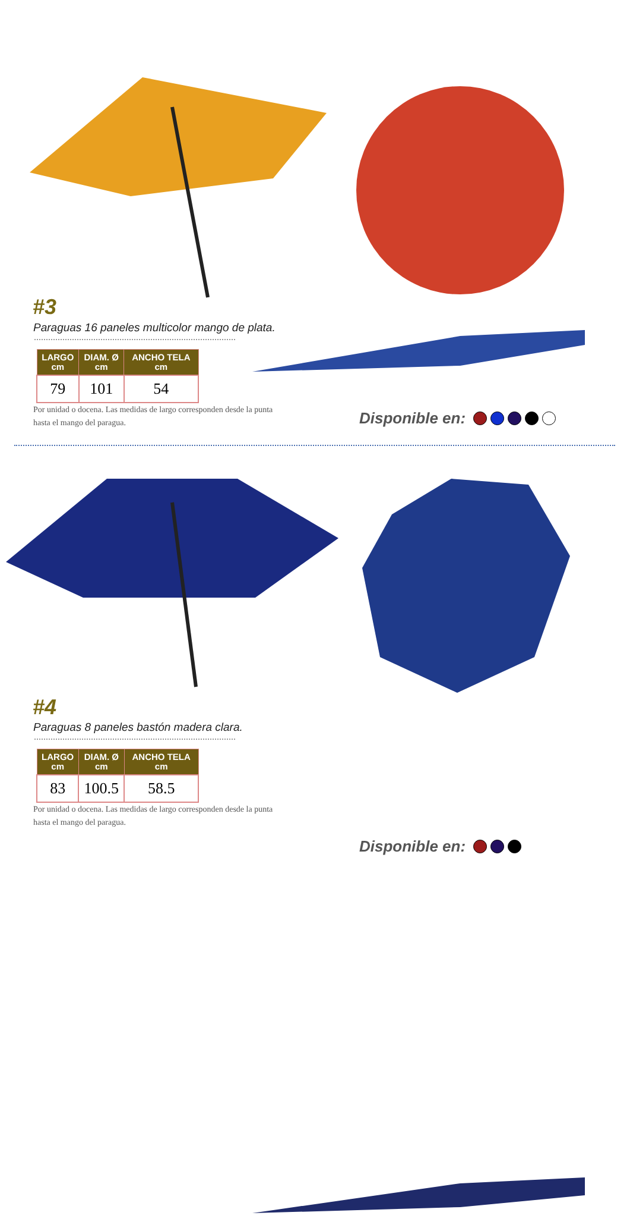#3
Paraguas 16 paneles multicolor mango de plata.
| LARGO cm | DIAM. Ø cm | ANCHO TELA cm |
| --- | --- | --- |
| 79 | 101 | 54 |
Por unidad o docena. Las medidas de largo corresponden desde la punta hasta el mango del paragua.
Disponible en:
#4
Paraguas 8 paneles bastón madera clara.
| LARGO cm | DIAM. Ø cm | ANCHO TELA cm |
| --- | --- | --- |
| 83 | 100.5 | 58.5 |
Por unidad o docena. Las medidas de largo corresponden desde la punta hasta el mango del paragua.
Disponible en: